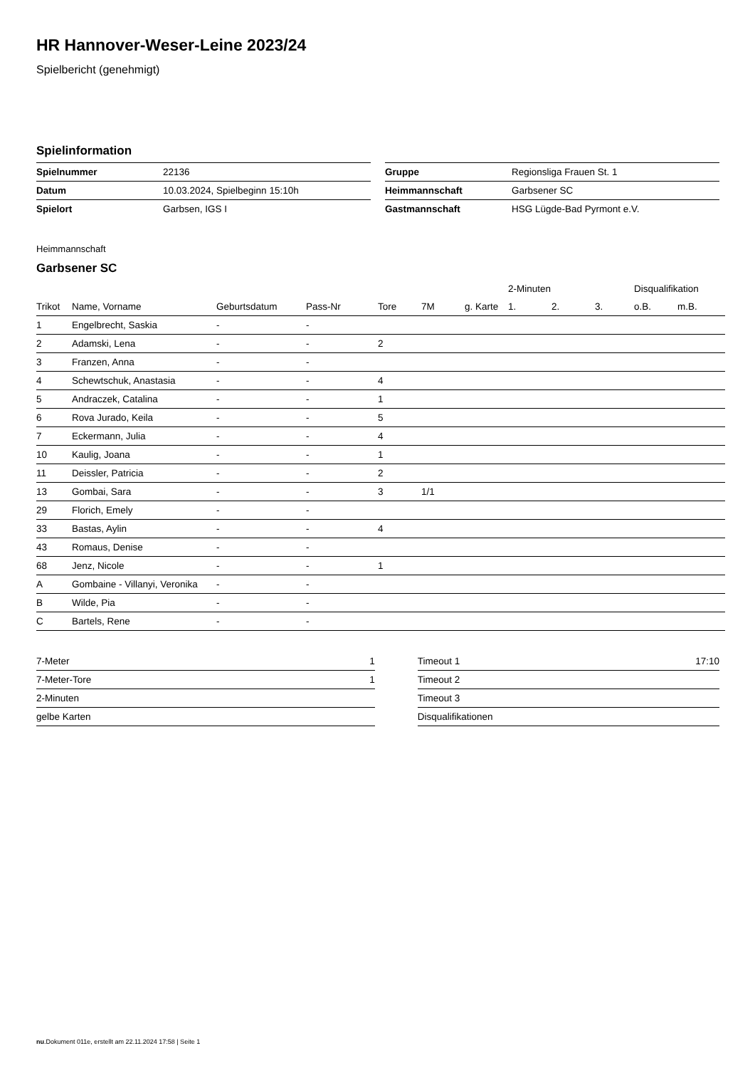HR Hannover-Weser-Leine 2023/24
Spielbericht (genehmigt)
Spielinformation
| Spielnummer | 22136 |
| Datum | 10.03.2024, Spielbeginn 15:10h |
| Spielort | Garbsen, IGS I |
| Gruppe | Regionsliga Frauen St. 1 |
| Heimmannschaft | Garbsener SC |
| Gastmannschaft | HSG Lügde-Bad Pyrmont e.V. |
Heimmannschaft
Garbsener SC
| | | | | | | | 2-Minuten | | | Disqualifikation | |
| --- | --- | --- | --- | --- | --- | --- | --- | --- | --- | --- | --- |
| Trikot | Name, Vorname | Geburtsdatum | Pass-Nr | Tore | 7M | g. Karte | 1. | 2. | 3. | o.B. | m.B. |
| 1 | Engelbrecht, Saskia | - | - | | | | | | | | |
| 2 | Adamski, Lena | - | - | 2 | | | | | | | |
| 3 | Franzen, Anna | - | - | | | | | | | | |
| 4 | Schewtschuk, Anastasia | - | - | 4 | | | | | | | |
| 5 | Andraczek, Catalina | - | - | 1 | | | | | | | |
| 6 | Rova Jurado, Keila | - | - | 5 | | | | | | | |
| 7 | Eckermann, Julia | - | - | 4 | | | | | | | |
| 10 | Kaulig, Joana | - | - | 1 | | | | | | | |
| 11 | Deissler, Patricia | - | - | 2 | | | | | | | |
| 13 | Gombai, Sara | - | - | 3 | 1/1 | | | | | | |
| 29 | Florich, Emely | - | - | | | | | | | | |
| 33 | Bastas, Aylin | - | - | 4 | | | | | | | |
| 43 | Romaus, Denise | - | - | | | | | | | | |
| 68 | Jenz, Nicole | - | - | 1 | | | | | | | |
| A | Gombaine - Villanyi, Veronika | - | - | | | | | | | | |
| B | Wilde, Pia | - | - | | | | | | | | |
| C | Bartels, Rene | - | - | | | | | | | | |
| 7-Meter | 1 |
| 7-Meter-Tore | 1 |
| 2-Minuten | |
| gelbe Karten | |
| Timeout 1 | 17:10 |
| Timeout 2 | |
| Timeout 3 | |
| Disqualifikationen | |
nu.Dokument 011e, erstellt am 22.11.2024 17:58 | Seite 1